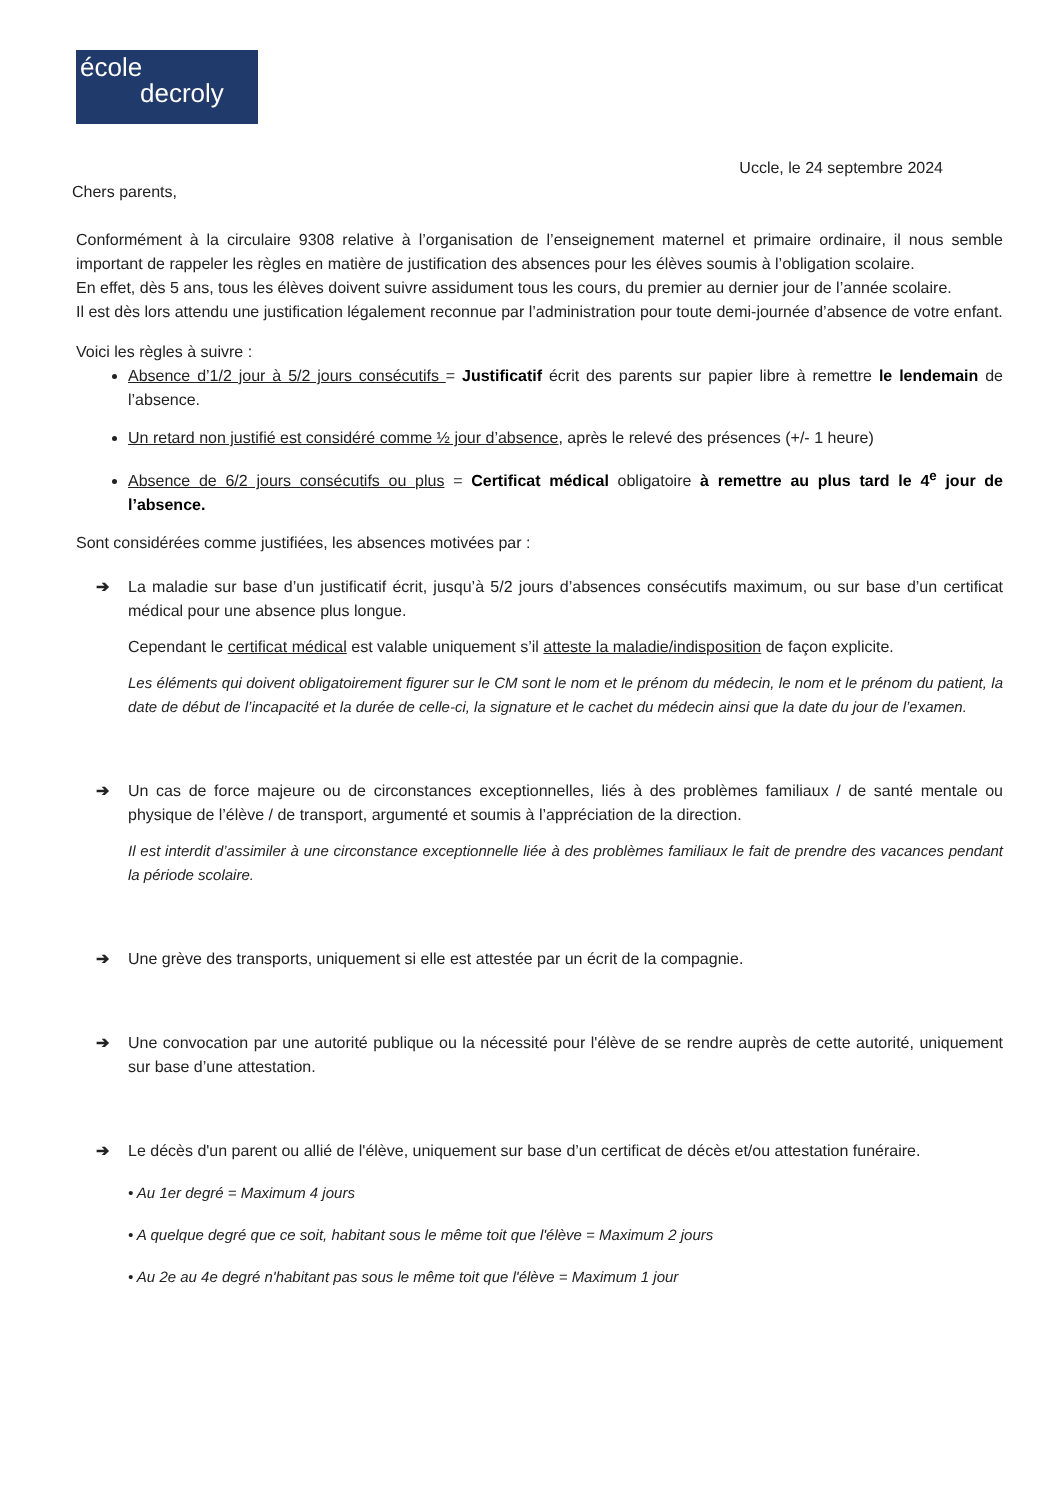école
decroly
Uccle, le 24 septembre 2024
Chers parents,
Conformément à la circulaire 9308 relative à l’organisation de l’enseignement maternel et primaire ordinaire, il nous semble important de rappeler les règles en matière de justification des absences pour les élèves soumis à l’obligation scolaire.
En effet, dès 5 ans, tous les élèves doivent suivre assidument tous les cours, du premier au dernier jour de l’année scolaire.
Il est dès lors attendu une justification légalement reconnue par l’administration pour toute demi-journée d’absence de votre enfant.
Voici les règles à suivre :
Absence d’1/2 jour à 5/2 jours consécutifs = Justificatif écrit des parents sur papier libre à remettre le lendemain de l’absence.
Un retard non justifié est considéré comme ½ jour d’absence, après le relevé des présences (+/- 1 heure)
Absence de 6/2 jours consécutifs ou plus = Certificat médical obligatoire à remettre au plus tard le 4<sup>e</sup> jour de l’absence.
Sont considérées comme justifiées, les absences motivées par :
➔ La maladie sur base d’un justificatif écrit, jusqu’à 5/2 jours d’absences consécutifs maximum, ou sur base d’un certificat médical pour une absence plus longue.
Cependant le certificat médical est valable uniquement s’il atteste la maladie/indisposition de façon explicite.
Les éléments qui doivent obligatoirement figurer sur le CM sont le nom et le prénom du médecin, le nom et le prénom du patient, la date de début de l’incapacité et la durée de celle-ci, la signature et le cachet du médecin ainsi que la date du jour de l’examen.
➔ Un cas de force majeure ou de circonstances exceptionnelles, liés à des problèmes familiaux / de santé mentale ou physique de l’élève / de transport, argumenté et soumis à l’appréciation de la direction.
Il est interdit d’assimiler à une circonstance exceptionnelle liée à des problèmes familiaux le fait de prendre des vacances pendant la période scolaire.
➔ Une grève des transports, uniquement si elle est attestée par un écrit de la compagnie.
➔ Une convocation par une autorité publique ou la nécessité pour l'élève de se rendre auprès de cette autorité, uniquement sur base d’une attestation.
➔ Le décès d'un parent ou allié de l'élève, uniquement sur base d’un certificat de décès et/ou attestation funéraire.
• Au 1er degré = Maximum 4 jours
• A quelque degré que ce soit, habitant sous le même toit que l'élève = Maximum 2 jours
• Au 2e au 4e degré n'habitant pas sous le même toit que l'élève = Maximum 1 jour